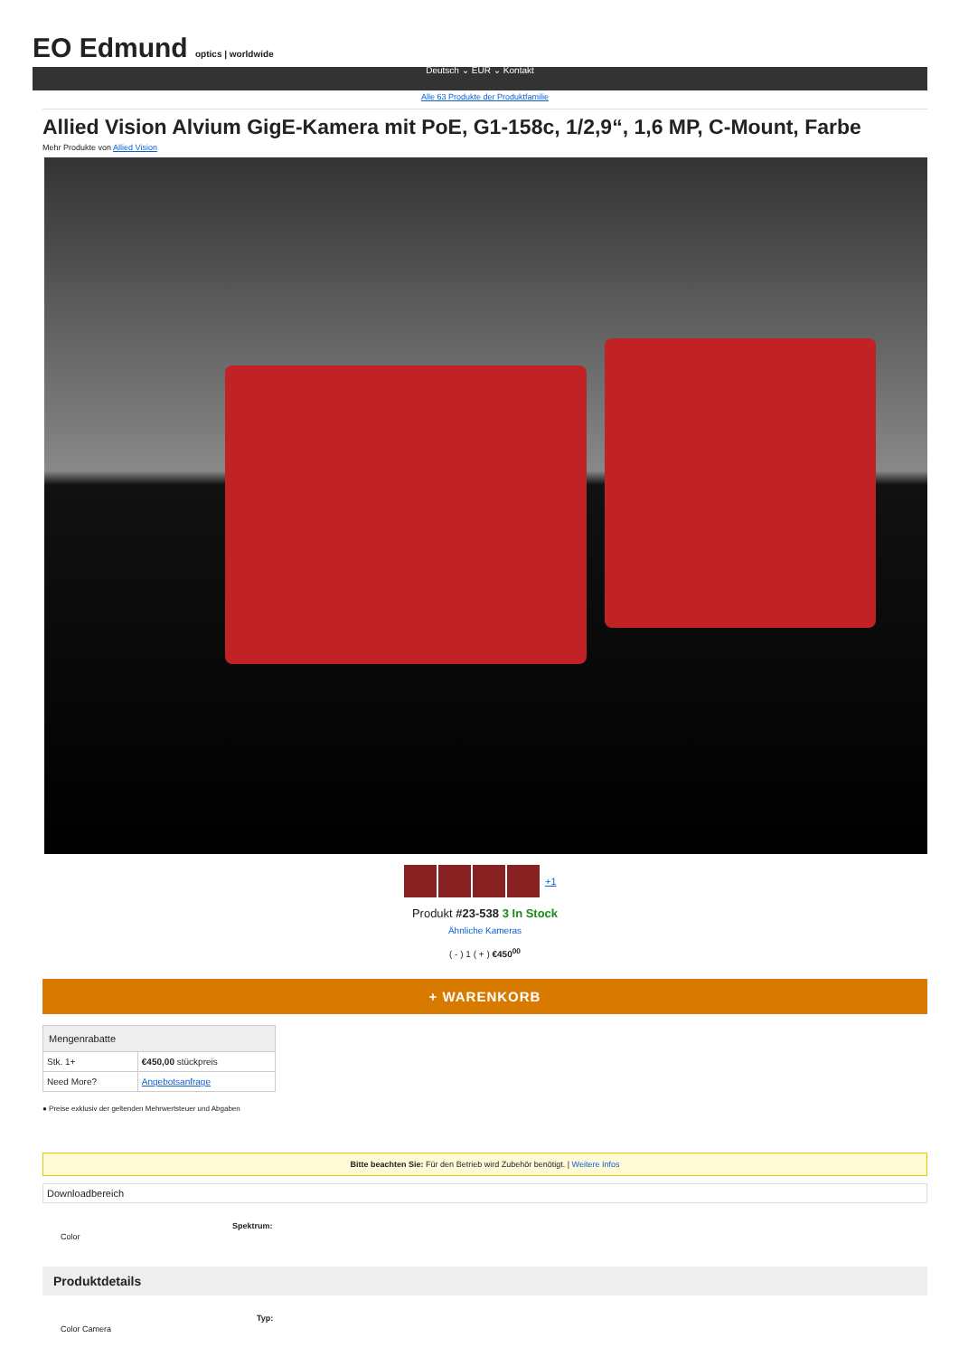EO Edmund optics | worldwide
Deutsch ⌄ EUR ⌄ Kontakt
Alle 63 Produkte der Produktfamilie
Allied Vision Alvium GigE-Kamera mit PoE, G1-158c, 1/2,9“, 1,6 MP, C-Mount, Farbe
Mehr Produkte von Allied Vision
+1
Produkt #23-538 3 In Stock
Ähnliche Kameras
( - ) 1 ( + ) €450<sup>00</sup>
+ WARENKORB
| Mengenrabatte | |
| --- | --- |
| Stk. 1+ | €450,00 stückpreis |
| Need More? | Angebotsanfrage |
● Preise exklusiv der geltenden Mehrwertsteuer und Abgaben
Bitte beachten Sie: Für den Betrieb wird Zubehör benötigt. | Weitere Infos
Downloadbereich
Color Spektrum:
Produktdetails
Color Camera Typ: